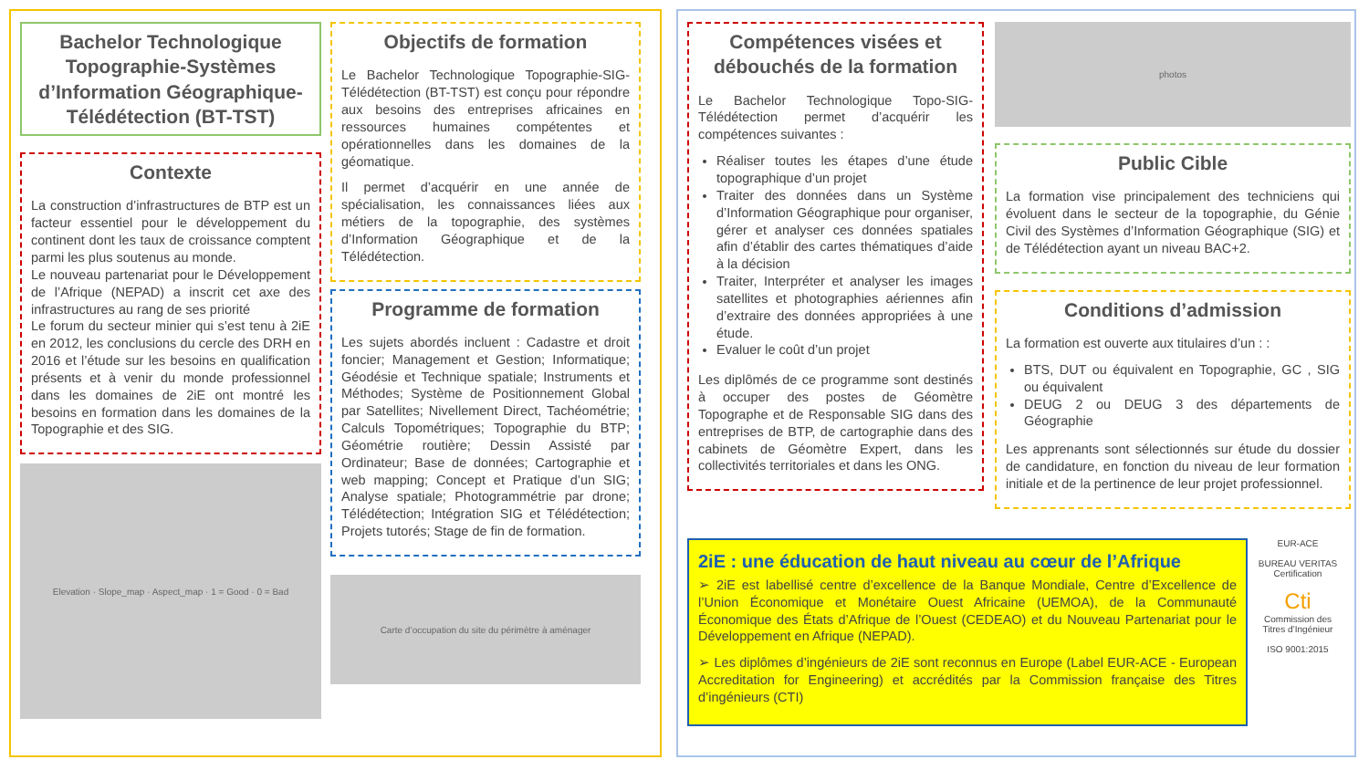Bachelor Technologique Topographie-Systèmes d’Information Géographique-Télédétection (BT-TST)
Contexte
La construction d’infrastructures de BTP est un facteur essentiel pour le développement du continent dont les taux de croissance comptent parmi les plus soutenus au monde.
Le nouveau partenariat pour le Développement de l’Afrique (NEPAD) a inscrit cet axe des infrastructures au rang de ses priorité
Le forum du secteur minier qui s’est tenu à 2iE en 2012, les conclusions du cercle des DRH en 2016 et l’étude sur les besoins en qualification présents et à venir du monde professionnel dans les domaines de 2iE ont montré les besoins en formation dans les domaines de la Topographie et des SIG.
Elevation · Slope_map · Aspect_map · 1 = Good · 0 = Bad
Objectifs de formation
Le Bachelor Technologique Topographie-SIG-Télédétection (BT-TST) est conçu pour répondre aux besoins des entreprises africaines en ressources humaines compétentes et opérationnelles dans les domaines de la géomatique.
Il permet d’acquérir en une année de spécialisation, les connaissances liées aux métiers de la topographie, des systèmes d’Information Géographique et de la Télédétection.
Programme de formation
Les sujets abordés incluent : Cadastre et droit foncier; Management et Gestion; Informatique; Géodésie et Technique spatiale; Instruments et Méthodes; Système de Positionnement Global par Satellites; Nivellement Direct, Tachéométrie; Calculs Topométriques; Topographie du BTP; Géométrie routière; Dessin Assisté par Ordinateur; Base de données; Cartographie et web mapping; Concept et Pratique d’un SIG; Analyse spatiale; Photogrammétrie par drone; Télédétection; Intégration SIG et Télédétection; Projets tutorés; Stage de fin de formation.
Carte d’occupation du site du périmètre à aménager
Compétences visées et débouchés de la formation
Le Bachelor Technologique Topo-SIG-Télédétection permet d’acquérir les compétences suivantes :
Réaliser toutes les étapes d’une étude topographique d’un projet
Traiter des données dans un Système d’Information Géographique pour organiser, gérer et analyser ces données spatiales afin d’établir des cartes thématiques d’aide à la décision
Traiter, Interpréter et analyser les images satellites et photographies aériennes afin d’extraire des données appropriées à une étude.
Evaluer le coût d’un projet
Les diplômés de ce programme sont destinés à occuper des postes de Géomètre Topographe et de Responsable SIG dans des entreprises de BTP, de cartographie dans des cabinets de Géomètre Expert, dans les collectivités territoriales et dans les ONG.
photos
Public Cible
La formation vise principalement des techniciens qui évoluent dans le secteur de la topographie, du Génie Civil des Systèmes d’Information Géographique (SIG) et de Télédétection ayant un niveau BAC+2.
Conditions d’admission
La formation est ouverte aux titulaires d’un : :
BTS, DUT ou équivalent en Topographie, GC , SIG ou équivalent
DEUG 2 ou DEUG 3 des départements de Géographie
Les apprenants sont sélectionnés sur étude du dossier de candidature, en fonction du niveau de leur formation initiale et de la pertinence de leur projet professionnel.
2iE : une éducation de haut niveau au cœur de l’Afrique
➢ 2iE est labellisé centre d’excellence de la Banque Mondiale, Centre d’Excellence de l’Union Économique et Monétaire Ouest Africaine (UEMOA), de la Communauté Économique des États d’Afrique de l’Ouest (CEDEAO) et du Nouveau Partenariat pour le Développement en Afrique (NEPAD).
➢ Les diplômes d’ingénieurs de 2iE sont reconnus en Europe (Label EUR-ACE - European Accreditation for Engineering) et accrédités par la Commission française des Titres d’ingénieurs (CTI)
EUR-ACE
BUREAU VERITAS Certification
Cti
Commission des Titres d’Ingénieur
ISO 9001:2015